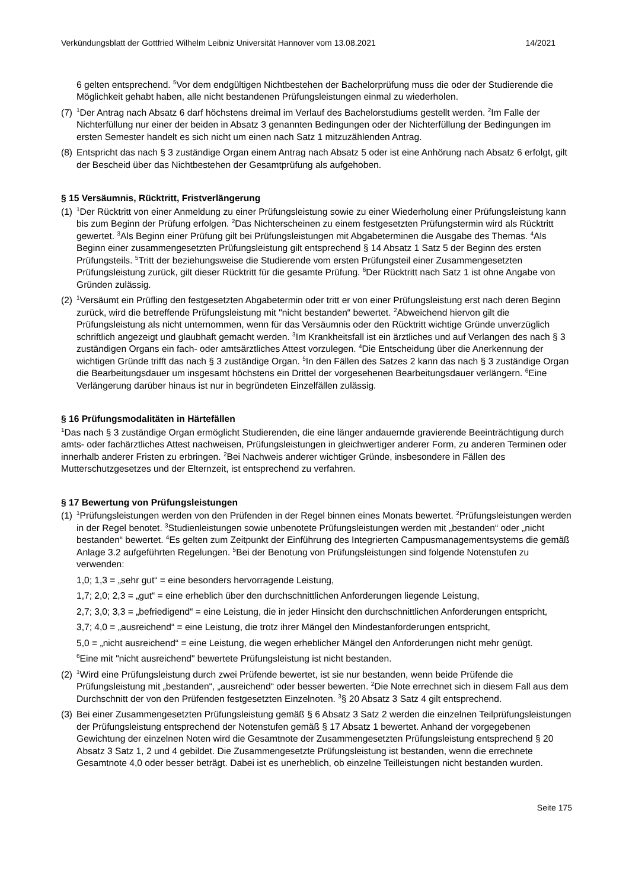Verkündungsblatt der Gottfried Wilhelm Leibniz Universität Hannover vom 13.08.2021 14/2021
6 gelten entsprechend. <sup>5</sup>Vor dem endgültigen Nichtbestehen der Bachelorprüfung muss die oder der Studierende die Möglichkeit gehabt haben, alle nicht bestandenen Prüfungsleistungen einmal zu wiederholen.
(7) <sup>1</sup>Der Antrag nach Absatz 6 darf höchstens dreimal im Verlauf des Bachelorstudiums gestellt werden. <sup>2</sup>Im Falle der Nichterfüllung nur einer der beiden in Absatz 3 genannten Bedingungen oder der Nichterfüllung der Bedingungen im ersten Semester handelt es sich nicht um einen nach Satz 1 mitzuzählenden Antrag.
(8) Entspricht das nach § 3 zuständige Organ einem Antrag nach Absatz 5 oder ist eine Anhörung nach Absatz 6 erfolgt, gilt der Bescheid über das Nichtbestehen der Gesamtprüfung als aufgehoben.
§ 15 Versäumnis, Rücktritt, Fristverlängerung
(1) <sup>1</sup>Der Rücktritt von einer Anmeldung zu einer Prüfungsleistung sowie zu einer Wiederholung einer Prüfungsleistung kann bis zum Beginn der Prüfung erfolgen. <sup>2</sup>Das Nichterscheinen zu einem festgesetzten Prüfungstermin wird als Rücktritt gewertet. <sup>3</sup>Als Beginn einer Prüfung gilt bei Prüfungsleistungen mit Abgabeterminen die Ausgabe des Themas. <sup>4</sup>Als Beginn einer zusammengesetzten Prüfungsleistung gilt entsprechend § 14 Absatz 1 Satz 5 der Beginn des ersten Prüfungsteils. <sup>5</sup>Tritt der beziehungsweise die Studierende vom ersten Prüfungsteil einer Zusammengesetzten Prüfungsleistung zurück, gilt dieser Rücktritt für die gesamte Prüfung. <sup>6</sup>Der Rücktritt nach Satz 1 ist ohne Angabe von Gründen zulässig.
(2) <sup>1</sup>Versäumt ein Prüfling den festgesetzten Abgabetermin oder tritt er von einer Prüfungsleistung erst nach deren Beginn zurück, wird die betreffende Prüfungsleistung mit "nicht bestanden“ bewertet. <sup>2</sup>Abweichend hiervon gilt die Prüfungsleistung als nicht unternommen, wenn für das Versäumnis oder den Rücktritt wichtige Gründe unverzüglich schriftlich angezeigt und glaubhaft gemacht werden. <sup>3</sup>Im Krankheitsfall ist ein ärztliches und auf Verlangen des nach § 3 zuständigen Organs ein fach- oder amtsärztliches Attest vorzulegen. <sup>4</sup>Die Entscheidung über die Anerkennung der wichtigen Gründe trifft das nach § 3 zuständige Organ. <sup>5</sup>In den Fällen des Satzes 2 kann das nach § 3 zuständige Organ die Bearbeitungsdauer um insgesamt höchstens ein Drittel der vorgesehenen Bearbeitungsdauer verlängern. <sup>6</sup>Eine Verlängerung darüber hinaus ist nur in begründeten Einzelfällen zulässig.
§ 16 Prüfungsmodalitäten in Härtefällen
<sup>1</sup> Das nach § 3 zuständige Organ ermöglicht Studierenden, die eine länger andauernde gravierende Beeinträchtigung durch amts- oder fachärztliches Attest nachweisen, Prüfungsleistungen in gleichwertiger anderer Form, zu anderen Terminen oder innerhalb anderer Fristen zu erbringen. <sup>2</sup>Bei Nachweis anderer wichtiger Gründe, insbesondere in Fällen des Mutterschutzgesetzes und der Elternzeit, ist entsprechend zu verfahren.
§ 17 Bewertung von Prüfungsleistungen
(1) <sup>1</sup>Prüfungsleistungen werden von den Prüfenden in der Regel binnen eines Monats bewertet. <sup>2</sup>Prüfungsleistungen werden in der Regel benotet. <sup>3</sup>Studienleistungen sowie unbenotete Prüfungsleistungen werden mit „bestanden“ oder „nicht bestanden“ bewertet. <sup>4</sup>Es gelten zum Zeitpunkt der Einführung des Integrierten Campusmanagementsystems die gemäß Anlage 3.2 aufgeführten Regelungen. <sup>5</sup>Bei der Benotung von Prüfungsleistungen sind folgende Notenstufen zu verwenden:
1,0; 1,3 = „sehr gut“ = eine besonders hervorragende Leistung,
1,7; 2,0; 2,3 = „gut“ = eine erheblich über den durchschnittlichen Anforderungen liegende Leistung,
2,7; 3,0; 3,3 = „befriedigend“ = eine Leistung, die in jeder Hinsicht den durchschnittlichen Anforderungen entspricht,
3,7; 4,0 = „ausreichend“ = eine Leistung, die trotz ihrer Mängel den Mindestanforderungen entspricht,
5,0 = „nicht ausreichend“ = eine Leistung, die wegen erheblicher Mängel den Anforderungen nicht mehr genügt.
<sup>6</sup> Eine mit "nicht ausreichend" bewertete Prüfungsleistung ist nicht bestanden.
(2) <sup>1</sup>Wird eine Prüfungsleistung durch zwei Prüfende bewertet, ist sie nur bestanden, wenn beide Prüfende die Prüfungsleistung mit „bestanden“, „ausreichend“ oder besser bewerten. <sup>2</sup>Die Note errechnet sich in diesem Fall aus dem Durchschnitt der von den Prüfenden festgesetzten Einzelnoten. <sup>3</sup>§ 20 Absatz 3 Satz 4 gilt entsprechend.
(3) Bei einer Zusammengesetzten Prüfungsleistung gemäß § 6 Absatz 3 Satz 2 werden die einzelnen Teilprüfungsleistungen der Prüfungsleistung entsprechend der Notenstufen gemäß § 17 Absatz 1 bewertet. Anhand der vorgegebenen Gewichtung der einzelnen Noten wird die Gesamtnote der Zusammengesetzten Prüfungsleistung entsprechend § 20 Absatz 3 Satz 1, 2 und 4 gebildet. Die Zusammengesetzte Prüfungsleistung ist bestanden, wenn die errechnete Gesamtnote 4,0 oder besser beträgt. Dabei ist es unerheblich, ob einzelne Teilleistungen nicht bestanden wurden.
Seite 175